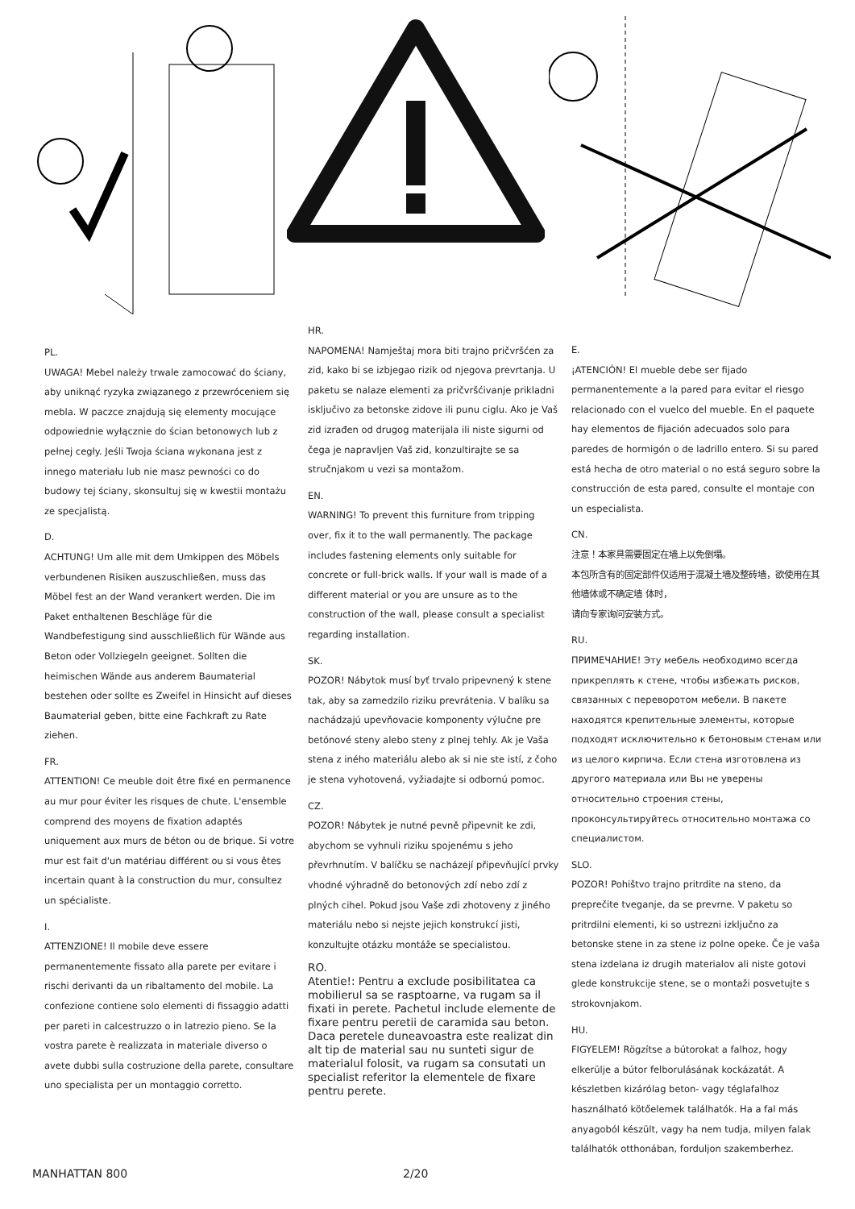PL.
UWAGA! Mebel należy trwale zamocować do ściany, aby uniknąć ryzyka związanego z przewróceniem się mebla. W paczce znajdują się elementy mocujące odpowiednie wyłącznie do ścian betonowych lub z pełnej cegły. Jeśli Twoja ściana wykonana jest z innego materiału lub nie masz pewności co do budowy tej ściany, skonsultuj się w kwestii montażu ze specjalistą.
D.
ACHTUNG! Um alle mit dem Umkippen des Möbels verbundenen Risiken auszuschließen, muss das Möbel fest an der Wand verankert werden. Die im Paket enthaltenen Beschläge für die Wandbefestigung sind ausschließlich für Wände aus Beton oder Vollziegeln geeignet. Sollten die heimischen Wände aus anderem Baumaterial bestehen oder sollte es Zweifel in Hinsicht auf dieses Baumaterial geben, bitte eine Fachkraft zu Rate ziehen.
FR.
ATTENTION! Ce meuble doit être fixé en permanence au mur pour éviter les risques de chute. L'ensemble comprend des moyens de fixation adaptés uniquement aux murs de béton ou de brique. Si votre mur est fait d'un matériau différent ou si vous êtes incertain quant à la construction du mur, consultez un spécialiste.
I.
ATTENZIONE! Il mobile deve essere permanentemente fissato alla parete per evitare i rischi derivanti da un ribaltamento del mobile. La confezione contiene solo elementi di fissaggio adatti per pareti in calcestruzzo o in latrezio pieno. Se la vostra parete è realizzata in materiale diverso o avete dubbi sulla costruzione della parete, consultare uno specialista per un montaggio corretto.
HR.
NAPOMENA! Namještaj mora biti trajno pričvršćen za zid, kako bi se izbjegao rizik od njegova prevrtanja. U paketu se nalaze elementi za pričvršćivanje prikladni isključivo za betonske zidove ili punu ciglu. Ako je Vaš zid izrađen od drugog materijala ili niste sigurni od čega je napravljen Vaš zid, konzultirajte se sa stručnjakom u vezi sa montažom.
EN.
WARNING! To prevent this furniture from tripping over, fix it to the wall permanently. The package includes fastening elements only suitable for concrete or full-brick walls. If your wall is made of a different material or you are unsure as to the construction of the wall, please consult a specialist regarding installation.
SK.
POZOR! Nábytok musí byť trvalo pripevnený k stene tak, aby sa zamedzilo riziku prevrátenia. V balíku sa nachádzajú upevňovacie komponenty výlučne pre betónové steny alebo steny z plnej tehly. Ak je Vaša stena z iného materiálu alebo ak si nie ste istí, z čoho je stena vyhotovená, vyžiadajte si odbornú pomoc.
CZ.
POZOR! Nábytek je nutné pevně připevnit ke zdi, abychom se vyhnuli riziku spojenému s jeho převrhnutím. V balíčku se nacházejí připevňující prvky vhodné výhradně do betonových zdí nebo zdí z plných cihel. Pokud jsou Vaše zdi zhotoveny z jiného materiálu nebo si nejste jejich konstrukcí jisti, konzultujte otázku montáže se specialistou.
RO.
Atentie!: Pentru a exclude posibilitatea ca mobilierul sa se rasptoarne, va rugam sa il fixati in perete. Pachetul include elemente de fixare pentru peretii de caramida sau beton. Daca peretele duneavoastra este realizat din alt tip de material sau nu sunteti sigur de materialul folosit, va rugam sa consutati un specialist referitor la elementele de fixare pentru perete.
E.
¡ATENCIÓN! El mueble debe ser fijado permanentemente a la pared para evitar el riesgo relacionado con el vuelco del mueble. En el paquete hay elementos de fijación adecuados solo para paredes de hormigón o de ladrillo entero. Si su pared está hecha de otro material o no está seguro sobre la construcción de esta pared, consulte el montaje con un especialista.
CN.
注意！本家具需要固定在墙上以免倒塌。
本包所含有的固定部件仅适用于混凝土墙及整砖墙，欲使用在其他墙体或不确定墙 体时，
请向专家询问安装方式。
RU.
ПРИМЕЧАНИЕ! Эту мебель необходимо всегда прикреплять к стене, чтобы избежать рисков, связанных с переворотом мебели. В пакете находятся крепительные элементы, которые подходят исключительно к бетоновым стенам или из целого кирпича. Если стена изготовлена из другого материала или Вы не уверены относительно строения стены, проконсультируйтесь относительно монтажа со специалистом.
SLO.
POZOR! Pohištvo trajno pritrdite na steno, da preprečite tveganje, da se prevrne. V paketu so pritrdilni elementi, ki so ustrezni izključno za betonske stene in za stene iz polne opeke. Če je vaša stena izdelana iz drugih materialov ali niste gotovi glede konstrukcije stene, se o montaži posvetujte s strokovnjakom.
HU.
FIGYELEM! Rögzítse a bútorokat a falhoz, hogy elkerülje a bútor felborulásának kockázatát. A készletben kizárólag beton- vagy téglafalhoz használható kötőelemek találhatók. Ha a fal más anyagoból készült, vagy ha nem tudja, milyen falak találhatók otthonában, forduljon szakemberhez.
MANHATTAN 800 2/20